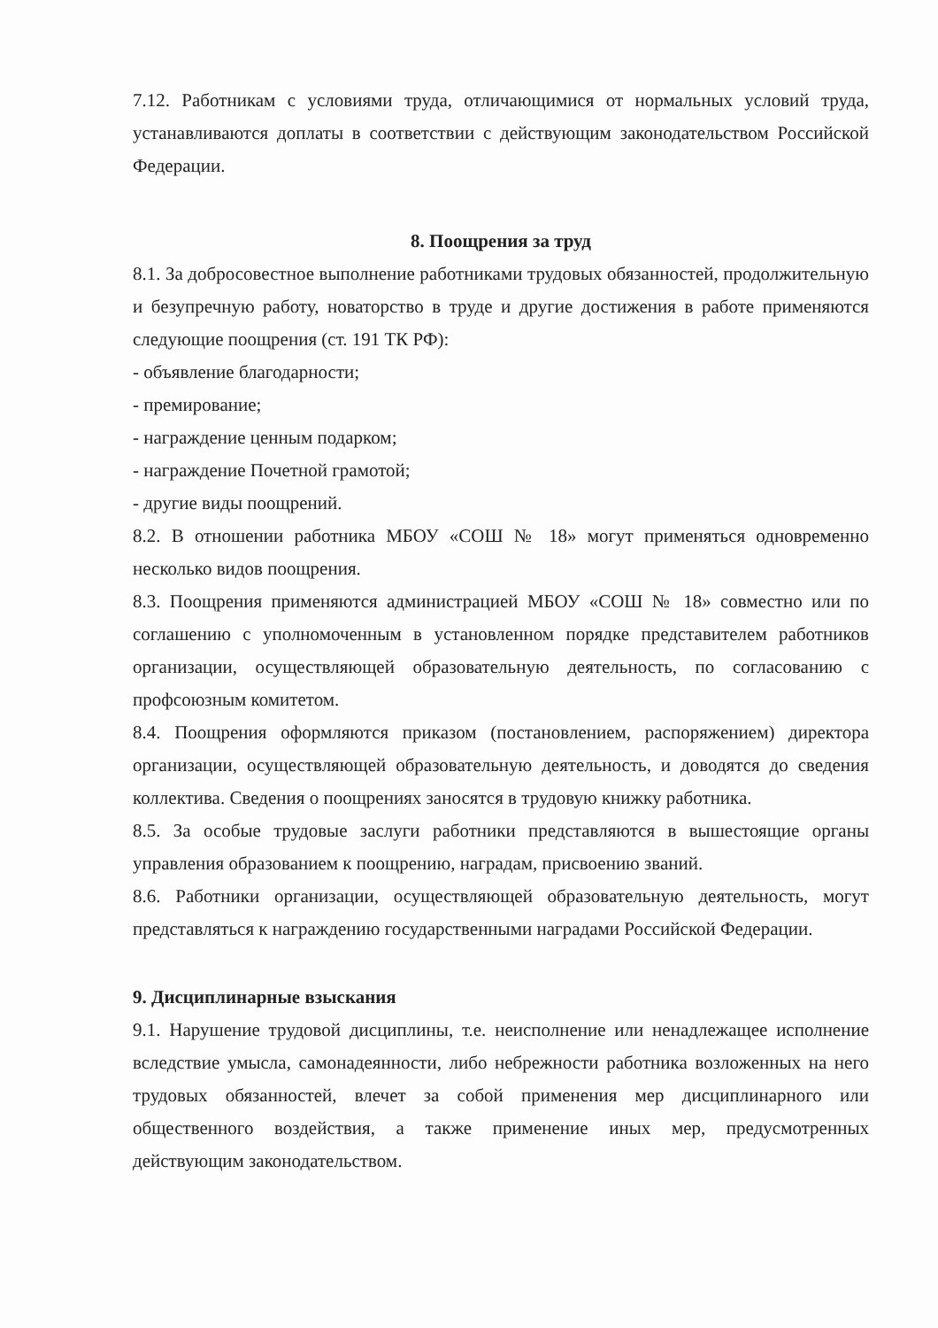7.12. Работникам с условиями труда, отличающимися от нормальных условий труда, устанавливаются доплаты в соответствии с действующим законодательством Российской Федерации.
8. Поощрения за труд
8.1. За добросовестное выполнение работниками трудовых обязанностей, продолжительную и безупречную работу, новаторство в труде и другие достижения в работе применяются следующие поощрения (ст. 191 ТК РФ):
- объявление благодарности;
- премирование;
- награждение ценным подарком;
- награждение Почетной грамотой;
- другие виды поощрений.
8.2. В отношении работника МБОУ «СОШ № 18» могут применяться одновременно несколько видов поощрения.
8.3. Поощрения применяются администрацией МБОУ «СОШ № 18» совместно или по соглашению с уполномоченным в установленном порядке представителем работников организации, осуществляющей образовательную деятельность, по согласованию с профсоюзным комитетом.
8.4. Поощрения оформляются приказом (постановлением, распоряжением) директора организации, осуществляющей образовательную деятельность, и доводятся до сведения коллектива. Сведения о поощрениях заносятся в трудовую книжку работника.
8.5. За особые трудовые заслуги работники представляются в вышестоящие органы управления образованием к поощрению, наградам, присвоению званий.
8.6. Работники организации, осуществляющей образовательную деятельность, могут представляться к награждению государственными наградами Российской Федерации.
9. Дисциплинарные взыскания
9.1. Нарушение трудовой дисциплины, т.е. неисполнение или ненадлежащее исполнение вследствие умысла, самонадеянности, либо небрежности работника возложенных на него трудовых обязанностей, влечет за собой применения мер дисциплинарного или общественного воздействия, а также применение иных мер, предусмотренных действующим законодательством.